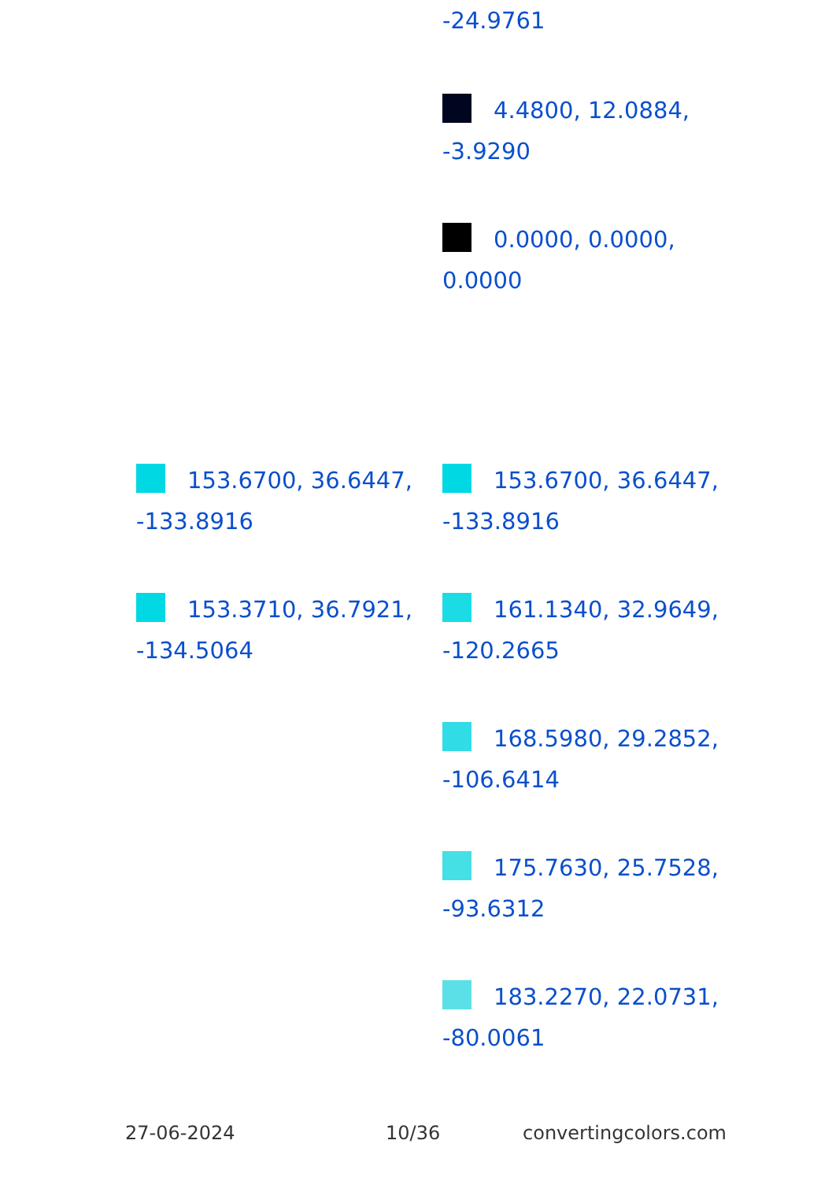-24.9761
4.4800, 12.0884, -3.9290
0.0000, 0.0000, 0.0000
153.6700, 36.6447, -133.8916
153.6700, 36.6447, -133.8916
153.3710, 36.7921, -134.5064
161.1340, 32.9649, -120.2665
168.5980, 29.2852, -106.6414
175.7630, 25.7528, -93.6312
183.2270, 22.0731, -80.0061
27-06-2024 10/36 convertingcolors.com